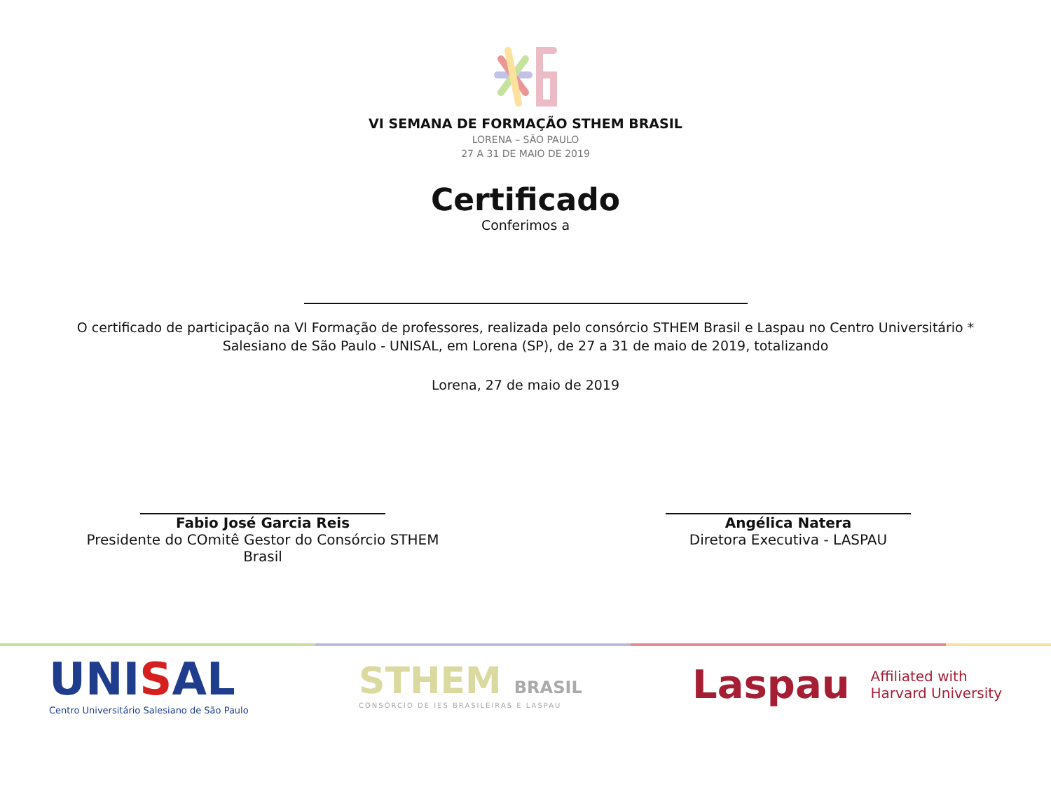VI SEMANA DE FORMAÇÃO STHEM BRASIL
LORENA – SÃO PAULO
27 A 31 DE MAIO DE 2019
Certificado
Conferimos a
O certificado de participação na VI Formação de professores, realizada pelo consórcio STHEM Brasil e Laspau no Centro Universitário * Salesiano de São Paulo - UNISAL, em Lorena (SP), de 27 a 31 de maio de 2019, totalizando
Lorena, 27 de maio de 2019
Fabio José Garcia Reis
Presidente do COmitê Gestor do Consórcio STHEM Brasil
Angélica Natera
Diretora Executiva - LASPAU
UNISAL
Centro Universitário Salesiano de São Paulo
STHEM BRASIL
CONSÓRCIO DE IES BRASILEIRAS E LASPAU
Laspau Affiliated with
Harvard University